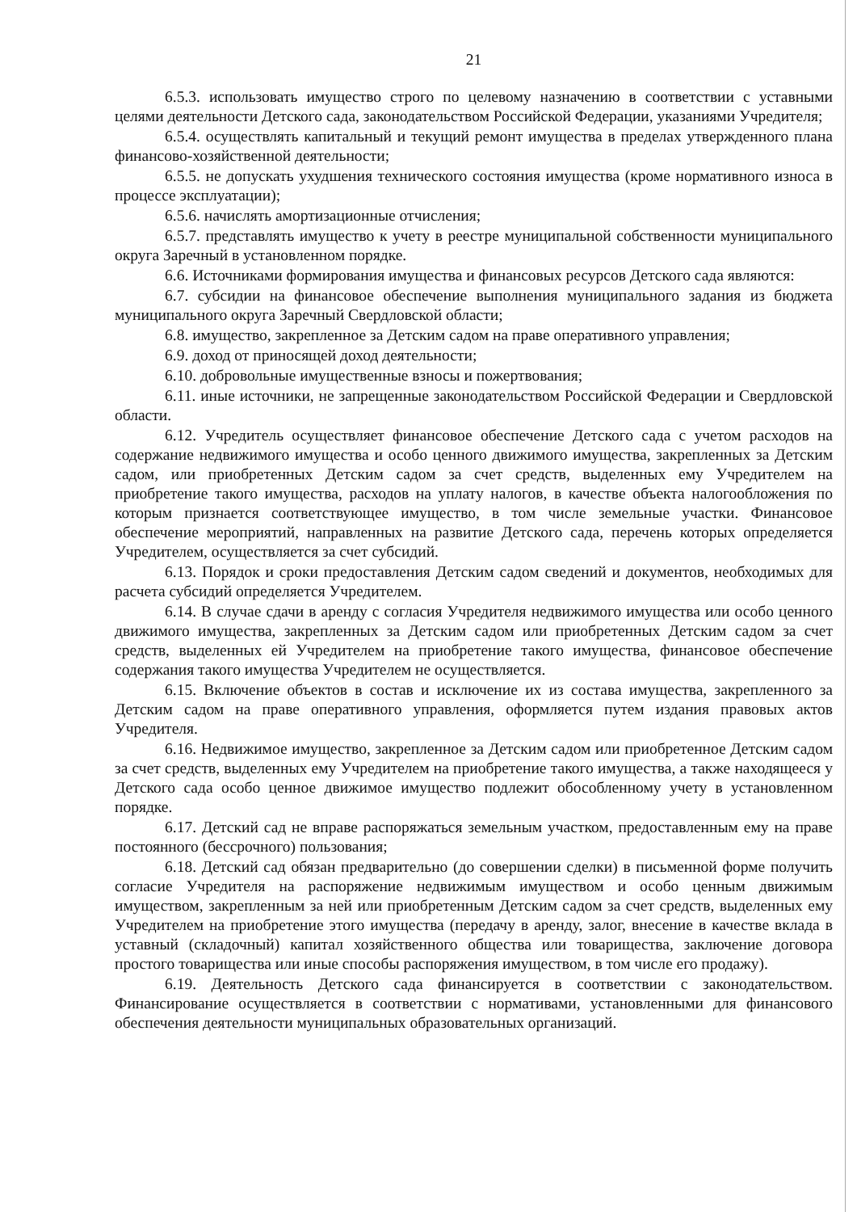21
6.5.3. использовать имущество строго по целевому назначению в соответствии с уставными целями деятельности Детского сада, законодательством Российской Федерации, указаниями Учредителя;
6.5.4. осуществлять капитальный и текущий ремонт имущества в пределах утвержденного плана финансово-хозяйственной деятельности;
6.5.5. не допускать ухудшения технического состояния имущества (кроме нормативного износа в процессе эксплуатации);
6.5.6. начислять амортизационные отчисления;
6.5.7. представлять имущество к учету в реестре муниципальной собственности муниципального округа Заречный в установленном порядке.
6.6. Источниками формирования имущества и финансовых ресурсов Детского сада являются:
6.7. субсидии на финансовое обеспечение выполнения муниципального задания из бюджета муниципального округа Заречный Свердловской области;
6.8. имущество, закрепленное за Детским садом на праве оперативного управления;
6.9. доход от приносящей доход деятельности;
6.10. добровольные имущественные взносы и пожертвования;
6.11. иные источники, не запрещенные законодательством Российской Федерации и Свердловской области.
6.12. Учредитель осуществляет финансовое обеспечение Детского сада с учетом расходов на содержание недвижимого имущества и особо ценного движимого имущества, закрепленных за Детским садом, или приобретенных Детским садом за счет средств, выделенных ему Учредителем на приобретение такого имущества, расходов на уплату налогов, в качестве объекта налогообложения по которым признается соответствующее имущество, в том числе земельные участки. Финансовое обеспечение мероприятий, направленных на развитие Детского сада, перечень которых определяется Учредителем, осуществляется за счет субсидий.
6.13. Порядок и сроки предоставления Детским садом сведений и документов, необходимых для расчета субсидий определяется Учредителем.
6.14. В случае сдачи в аренду с согласия Учредителя недвижимого имущества или особо ценного движимого имущества, закрепленных за Детским садом или приобретенных Детским садом за счет средств, выделенных ей Учредителем на приобретение такого имущества, финансовое обеспечение содержания такого имущества Учредителем не осуществляется.
6.15. Включение объектов в состав и исключение их из состава имущества, закрепленного за Детским садом на праве оперативного управления, оформляется путем издания правовых актов Учредителя.
6.16. Недвижимое имущество, закрепленное за Детским садом или приобретенное Детским садом за счет средств, выделенных ему Учредителем на приобретение такого имущества, а также находящееся у Детского сада особо ценное движимое имущество подлежит обособленному учету в установленном порядке.
6.17. Детский сад не вправе распоряжаться земельным участком, предоставленным ему на праве постоянного (бессрочного) пользования;
6.18. Детский сад обязан предварительно (до совершении сделки) в письменной форме получить согласие Учредителя на распоряжение недвижимым имуществом и особо ценным движимым имуществом, закрепленным за ней или приобретенным Детским садом за счет средств, выделенных ему Учредителем на приобретение этого имущества (передачу в аренду, залог, внесение в качестве вклада в уставный (складочный) капитал хозяйственного общества или товарищества, заключение договора простого товарищества или иные способы распоряжения имуществом, в том числе его продажу).
6.19. Деятельность Детского сада финансируется в соответствии с законодательством. Финансирование осуществляется в соответствии с нормативами, установленными для финансового обеспечения деятельности муниципальных образовательных организаций.